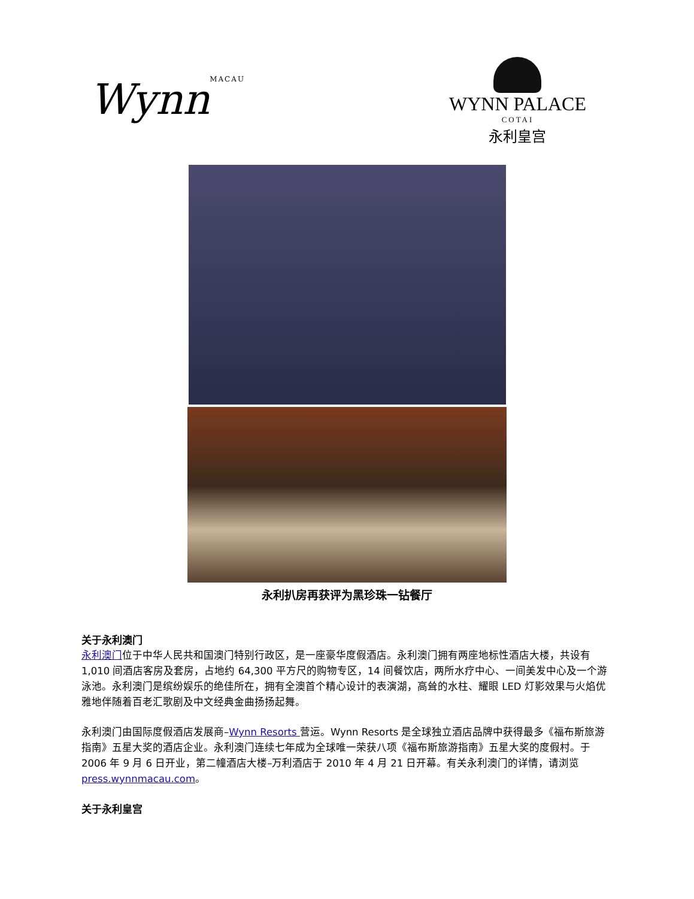WynnMACAU
WYNN PALACE
COTAI
永利皇宫
永利扒房再获评为黑珍珠一钻餐厅
关于永利澳门
永利澳门位于中华人民共和国澳门特别行政区，是一座豪华度假酒店。永利澳门拥有两座地标性酒店大楼，共设有 1,010 间酒店客房及套房，占地约 64,300 平方尺的购物专区，14 间餐饮店，两所水疗中心、一间美发中心及一个游泳池。永利澳门是缤纷娱乐的绝佳所在，拥有全澳首个精心设计的表演湖，高耸的水柱、耀眼 LED 灯影效果与火焰优雅地伴随着百老汇歌剧及中文经典金曲扬扬起舞。
永利澳门由国际度假酒店发展商–Wynn Resorts 营运。Wynn Resorts 是全球独立酒店品牌中获得最多《福布斯旅游指南》五星大奖的酒店企业。永利澳门连续七年成为全球唯一荣获八项《福布斯旅游指南》五星大奖的度假村。于 2006 年 9 月 6 日开业，第二幢酒店大楼–万利酒店于 2010 年 4 月 21 日开幕。有关永利澳门的详情，请浏览 press.wynnmacau.com。
关于永利皇宫